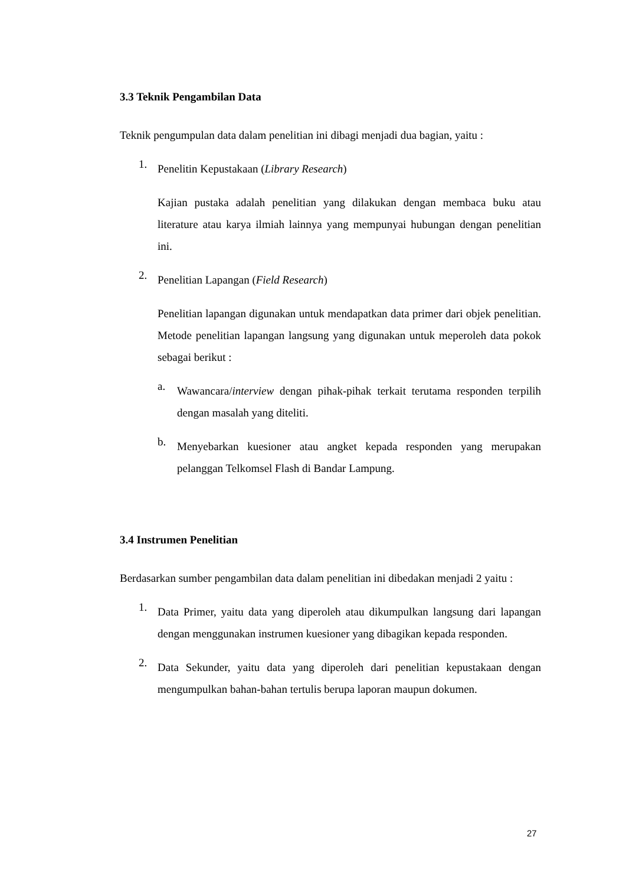3.3 Teknik Pengambilan Data
Teknik pengumpulan data dalam penelitian ini dibagi menjadi dua bagian, yaitu :
1.
Penelitin Kepustakaan (Library Research)
Kajian pustaka adalah penelitian yang dilakukan dengan membaca buku atau literature atau karya ilmiah lainnya yang mempunyai hubungan dengan penelitian ini.
2.
Penelitian Lapangan (Field Research)
Penelitian lapangan digunakan untuk mendapatkan data primer dari objek penelitian. Metode penelitian lapangan langsung yang digunakan untuk meperoleh data pokok sebagai berikut :
a.
Wawancara/interview dengan pihak-pihak terkait terutama responden terpilih dengan masalah yang diteliti.
b.
Menyebarkan kuesioner atau angket kepada responden yang merupakan pelanggan Telkomsel Flash di Bandar Lampung.
3.4 Instrumen Penelitian
Berdasarkan sumber pengambilan data dalam penelitian ini dibedakan menjadi 2 yaitu :
1.
Data Primer, yaitu data yang diperoleh atau dikumpulkan langsung dari lapangan dengan menggunakan instrumen kuesioner yang dibagikan kepada responden.
2.
Data Sekunder, yaitu data yang diperoleh dari penelitian kepustakaan dengan mengumpulkan bahan-bahan tertulis berupa laporan maupun dokumen.
27